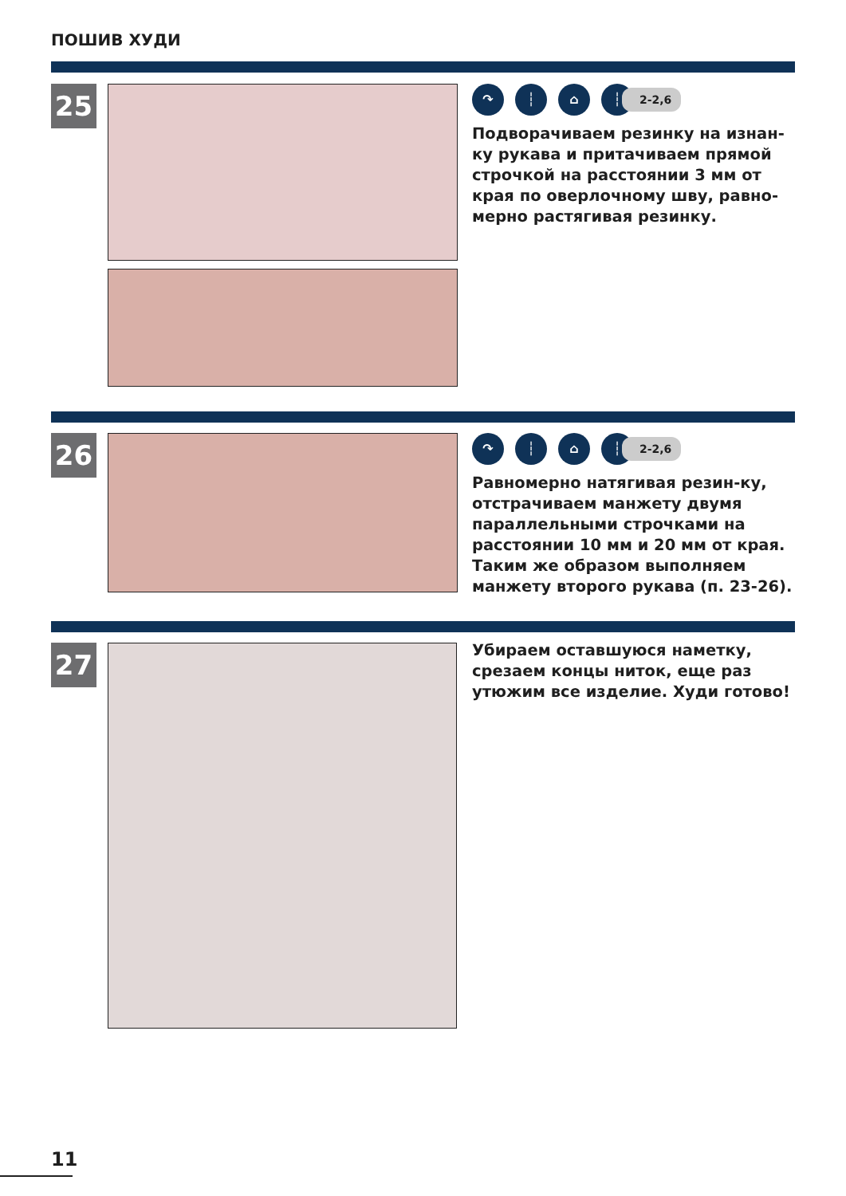ПОШИВ ХУДИ
25
↷ ┆ ⌂ ┆
2-2,6
Подворачиваем резинку на изнан-ку рукава и притачиваем прямой строчкой на расстоянии 3 мм от края по оверлочному шву, равно-мерно растягивая резинку.
26
↷ ┆ ⌂ ┆
2-2,6
Равномерно натягивая резин-ку, отстрачиваем манжету двумя параллельными строчками на расстоянии 10 мм и 20 мм от края. Таким же образом выполняем манжету второго рукава (п. 23-26).
27
Убираем оставшуюся наметку, срезаем концы ниток, еще раз утюжим все изделие. Худи готово!
11